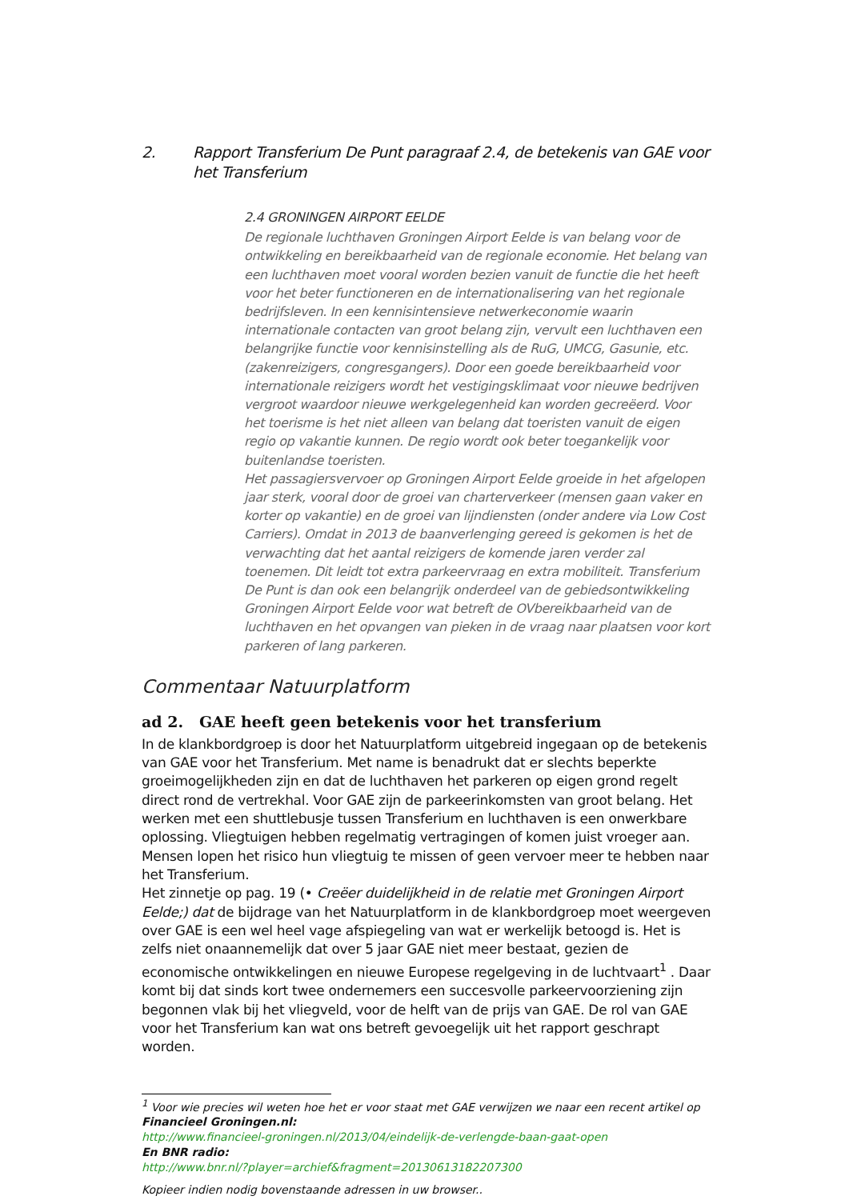2. Rapport Transferium De Punt paragraaf 2.4, de betekenis van GAE voor het Transferium
2.4 GRONINGEN AIRPORT EELDE
De regionale luchthaven Groningen Airport Eelde is van belang voor de ontwikkeling en bereikbaarheid van de regionale economie. Het belang van een luchthaven moet vooral worden bezien vanuit de functie die het heeft voor het beter functioneren en de internationalisering van het regionale bedrijfsleven. In een kennisintensieve netwerkeconomie waarin internationale contacten van groot belang zijn, vervult een luchthaven een belangrijke functie voor kennisinstelling als de RuG, UMCG, Gasunie, etc. (zakenreizigers, congresgangers). Door een goede bereikbaarheid voor internationale reizigers wordt het vestigingsklimaat voor nieuwe bedrijven vergroot waardoor nieuwe werkgelegenheid kan worden gecreëerd. Voor het toerisme is het niet alleen van belang dat toeristen vanuit de eigen regio op vakantie kunnen. De regio wordt ook beter toegankelijk voor buitenlandse toeristen.
Het passagiersvervoer op Groningen Airport Eelde groeide in het afgelopen jaar sterk, vooral door de groei van charterverkeer (mensen gaan vaker en korter op vakantie) en de groei van lijndiensten (onder andere via Low Cost Carriers). Omdat in 2013 de baanverlenging gereed is gekomen is het de verwachting dat het aantal reizigers de komende jaren verder zal toenemen. Dit leidt tot extra parkeervraag en extra mobiliteit. Transferium De Punt is dan ook een belangrijk onderdeel van de gebiedsontwikkeling Groningen Airport Eelde voor wat betreft de OVbereikbaarheid van de luchthaven en het opvangen van pieken in de vraag naar plaatsen voor kort parkeren of lang parkeren.
Commentaar Natuurplatform
ad 2. GAE heeft geen betekenis voor het transferium
In de klankbordgroep is door het Natuurplatform uitgebreid ingegaan op de betekenis van GAE voor het Transferium. Met name is benadrukt dat er slechts beperkte groeimogelijkheden zijn en dat de luchthaven het parkeren op eigen grond regelt direct rond de vertrekhal. Voor GAE zijn de parkeerinkomsten van groot belang. Het werken met een shuttlebusje tussen Transferium en luchthaven is een onwerkbare oplossing. Vliegtuigen hebben regelmatig vertragingen of komen juist vroeger aan. Mensen lopen het risico hun vliegtuig te missen of geen vervoer meer te hebben naar het Transferium.
Het zinnetje op pag. 19 (• Creëer duidelijkheid in de relatie met Groningen Airport Eelde;) dat de bijdrage van het Natuurplatform in de klankbordgroep moet weergeven over GAE is een wel heel vage afspiegeling van wat er werkelijk betoogd is. Het is zelfs niet onaannemelijk dat over 5 jaar GAE niet meer bestaat, gezien de economische ontwikkelingen en nieuwe Europese regelgeving in de luchtvaart<sup>1</sup> . Daar komt bij dat sinds kort twee ondernemers een succesvolle parkeervoorziening zijn begonnen vlak bij het vliegveld, voor de helft van de prijs van GAE. De rol van GAE voor het Transferium kan wat ons betreft gevoegelijk uit het rapport geschrapt worden.
<sup>1</sup> Voor wie precies wil weten hoe het er voor staat met GAE verwijzen we naar een recent artikel op Financieel Groningen.nl:
http://www.financieel-groningen.nl/2013/04/eindelijk-de-verlengde-baan-gaat-open
En BNR radio:
http://www.bnr.nl/?player=archief&fragment=20130613182207300
Kopieer indien nodig bovenstaande adressen in uw browser..